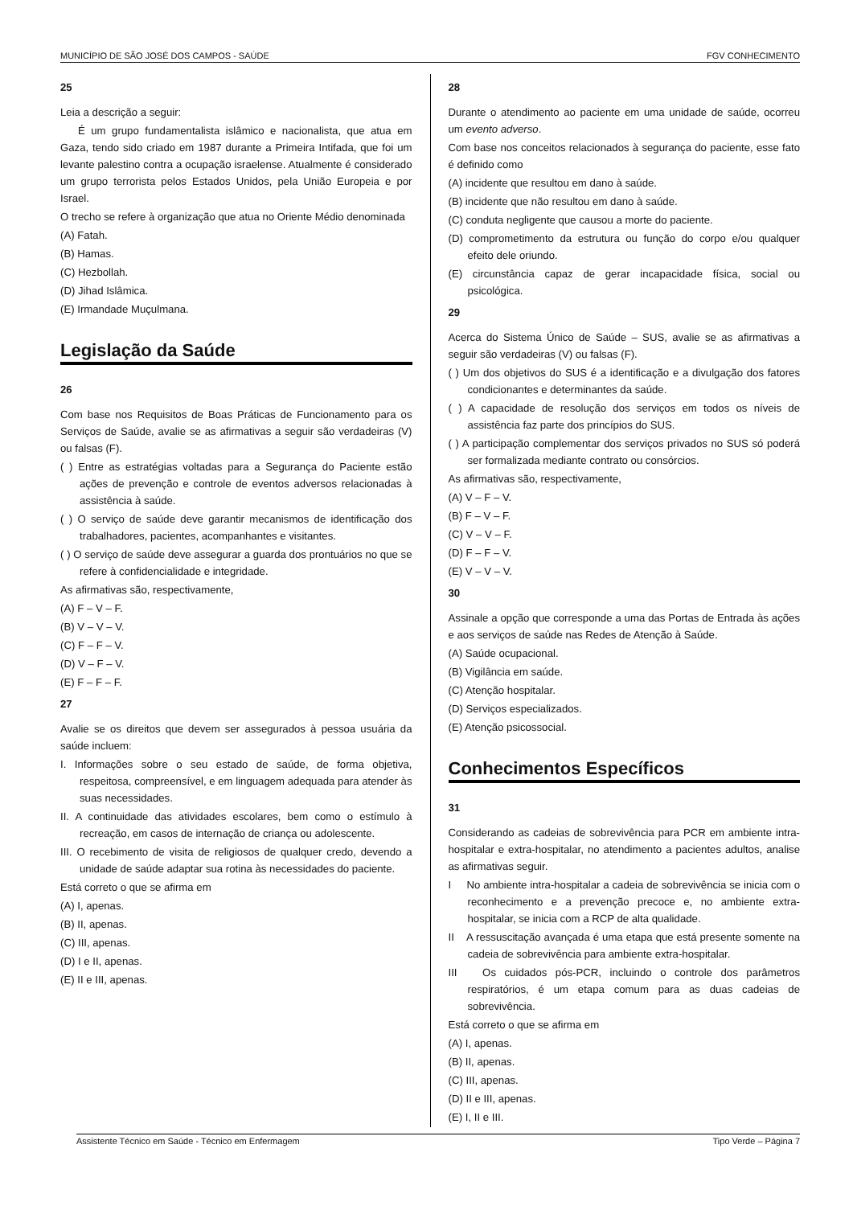MUNICÍPIO DE SÃO JOSÉ DOS CAMPOS - SAÚDE FGV CONHECIMENTO
25
Leia a descrição a seguir:
É um grupo fundamentalista islâmico e nacionalista, que atua em Gaza, tendo sido criado em 1987 durante a Primeira Intifada, que foi um levante palestino contra a ocupação israelense. Atualmente é considerado um grupo terrorista pelos Estados Unidos, pela União Europeia e por Israel.
O trecho se refere à organização que atua no Oriente Médio denominada
(A) Fatah.
(B) Hamas.
(C) Hezbollah.
(D) Jihad Islâmica.
(E) Irmandade Muçulmana.
Legislação da Saúde
26
Com base nos Requisitos de Boas Práticas de Funcionamento para os Serviços de Saúde, avalie se as afirmativas a seguir são verdadeiras (V) ou falsas (F).
( ) Entre as estratégias voltadas para a Segurança do Paciente estão ações de prevenção e controle de eventos adversos relacionadas à assistência à saúde.
( ) O serviço de saúde deve garantir mecanismos de identificação dos trabalhadores, pacientes, acompanhantes e visitantes.
( ) O serviço de saúde deve assegurar a guarda dos prontuários no que se refere à confidencialidade e integridade.
As afirmativas são, respectivamente,
(A) F – V – F.
(B) V – V – V.
(C) F – F – V.
(D) V – F – V.
(E) F – F – F.
27
Avalie se os direitos que devem ser assegurados à pessoa usuária da saúde incluem:
I. Informações sobre o seu estado de saúde, de forma objetiva, respeitosa, compreensível, e em linguagem adequada para atender às suas necessidades.
II. A continuidade das atividades escolares, bem como o estímulo à recreação, em casos de internação de criança ou adolescente.
III. O recebimento de visita de religiosos de qualquer credo, devendo a unidade de saúde adaptar sua rotina às necessidades do paciente.
Está correto o que se afirma em
(A) I, apenas.
(B) II, apenas.
(C) III, apenas.
(D) I e II, apenas.
(E) II e III, apenas.
28
Durante o atendimento ao paciente em uma unidade de saúde, ocorreu um evento adverso.
Com base nos conceitos relacionados à segurança do paciente, esse fato é definido como
(A) incidente que resultou em dano à saúde.
(B) incidente que não resultou em dano à saúde.
(C) conduta negligente que causou a morte do paciente.
(D) comprometimento da estrutura ou função do corpo e/ou qualquer efeito dele oriundo.
(E) circunstância capaz de gerar incapacidade física, social ou psicológica.
29
Acerca do Sistema Único de Saúde – SUS, avalie se as afirmativas a seguir são verdadeiras (V) ou falsas (F).
( ) Um dos objetivos do SUS é a identificação e a divulgação dos fatores condicionantes e determinantes da saúde.
( ) A capacidade de resolução dos serviços em todos os níveis de assistência faz parte dos princípios do SUS.
( ) A participação complementar dos serviços privados no SUS só poderá ser formalizada mediante contrato ou consórcios.
As afirmativas são, respectivamente,
(A) V – F – V.
(B) F – V – F.
(C) V – V – F.
(D) F – F – V.
(E) V – V – V.
30
Assinale a opção que corresponde a uma das Portas de Entrada às ações e aos serviços de saúde nas Redes de Atenção à Saúde.
(A) Saúde ocupacional.
(B) Vigilância em saúde.
(C) Atenção hospitalar.
(D) Serviços especializados.
(E) Atenção psicossocial.
Conhecimentos Específicos
31
Considerando as cadeias de sobrevivência para PCR em ambiente intra-hospitalar e extra-hospitalar, no atendimento a pacientes adultos, analise as afirmativas seguir.
I No ambiente intra-hospitalar a cadeia de sobrevivência se inicia com o reconhecimento e a prevenção precoce e, no ambiente extra-hospitalar, se inicia com a RCP de alta qualidade.
II A ressuscitação avançada é uma etapa que está presente somente na cadeia de sobrevivência para ambiente extra-hospitalar.
III Os cuidados pós-PCR, incluindo o controle dos parâmetros respiratórios, é um etapa comum para as duas cadeias de sobrevivência.
Está correto o que se afirma em
(A) I, apenas.
(B) II, apenas.
(C) III, apenas.
(D) II e III, apenas.
(E) I, II e III.
Assistente Técnico em Saúde - Técnico em Enfermagem Tipo Verde – Página 7